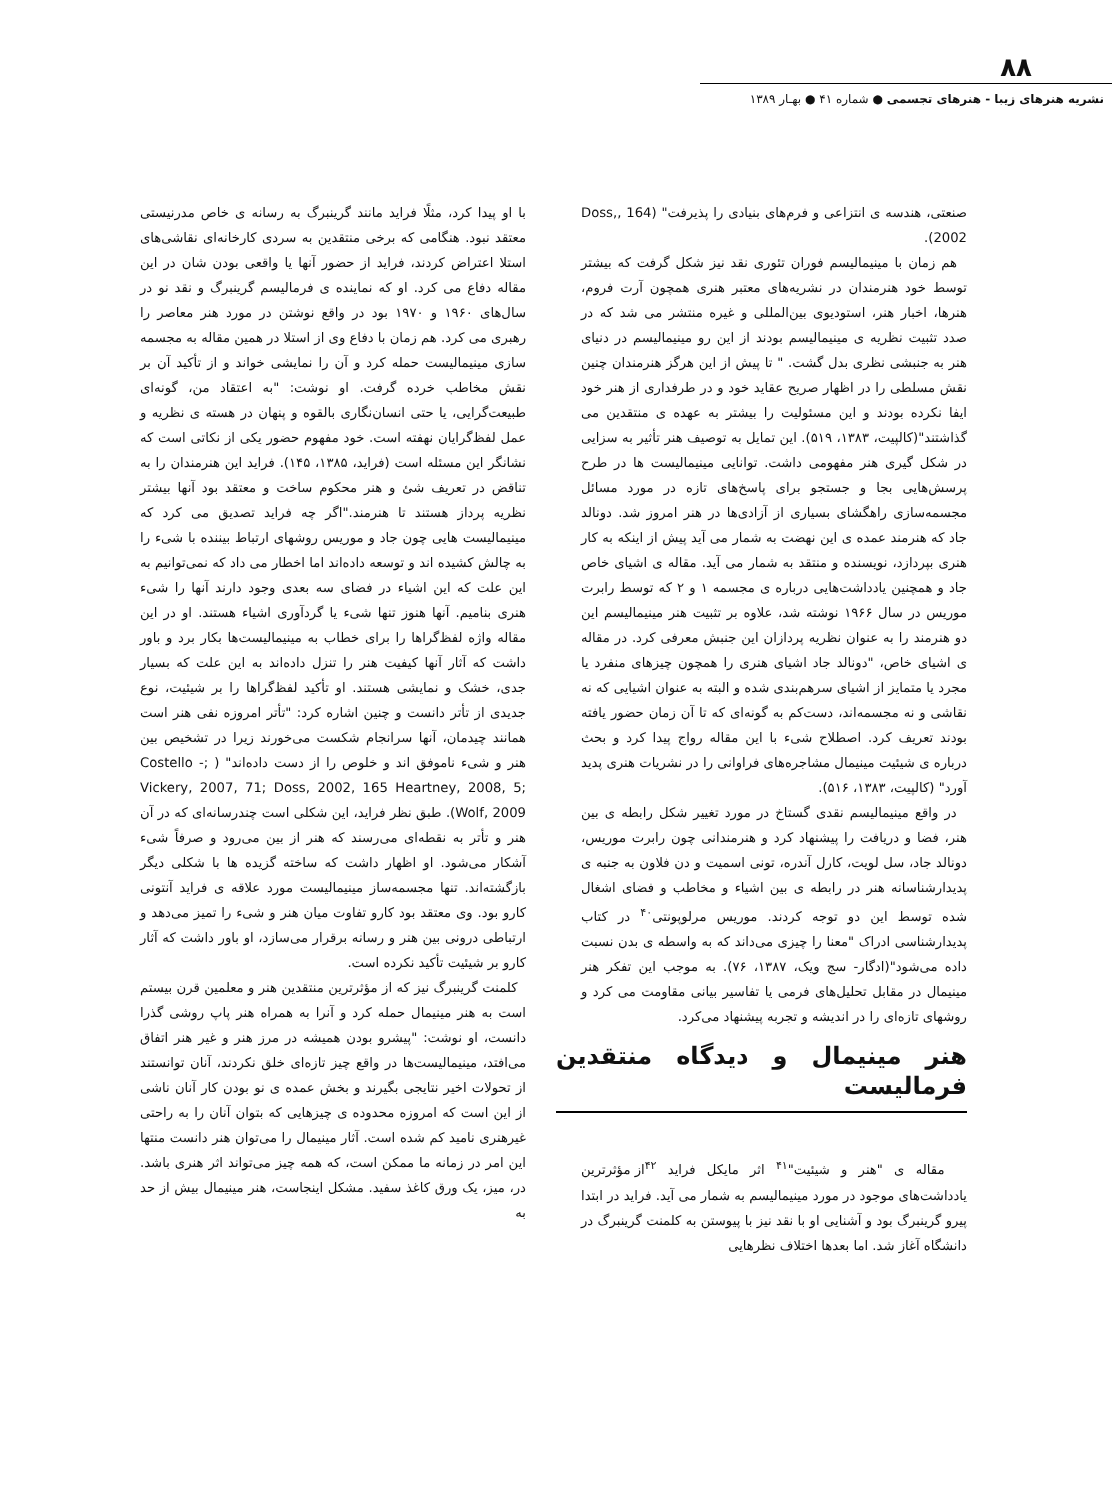۸۸
نشریه هنرهای زیبا - هنرهای تجسمی ● شماره ۴۱ ● بهـار ۱۳۸۹
صنعتی، هندسه ی انتزاعی و فرم‌های بنیادی را پذیرفت" (164 ,Doss, 2002).
هم زمان با مینیمالیسم فوران تئوری نقد نیز شکل گرفت که بیشتر توسط خود هنرمندان در نشریه‌های معتبر هنری همچون آرت فروم، هنرها، اخبار هنر، استودیوی بین‌المللی و غیره منتشر می شد که در صدد تثبیت نظریه ی مینیمالیسم بودند از این رو مینیمالیسم در دنیای هنر به جنبشی نظری بدل گشت. " تا پیش از این هرگز هنرمندان چنین نقش مسلطی را در اظهار صریح عقاید خود و در طرفداری از هنر خود ایفا نکرده بودند و این مسئولیت را بیشتر به عهده ی منتقدین می گذاشتند"(کالپیت، ۱۳۸۳، ۵۱۹). این تمایل به توصیف هنر تأثیر به سزایی در شکل گیری هنر مفهومی داشت. توانایی مینیمالیست ها در طرح پرسش‌هایی بجا و جستجو برای پاسخ‌های تازه در مورد مسائل مجسمه‌سازی راهگشای بسیاری از آزادی‌ها در هنر امروز شد. دونالد جاد که هنرمند عمده ی این نهضت به شمار می آید پیش از اینکه به کار هنری بپردازد، نویسنده و منتقد به شمار می آید. مقاله ی اشیای خاص جاد و همچنین یادداشت‌هایی درباره ی مجسمه ۱ و ۲ که توسط رابرت موریس در سال ۱۹۶۶ نوشته شد، علاوه بر تثبیت هنر مینیمالیسم این دو هنرمند را به عنوان نظریه پردازان این جنبش معرفی کرد. در مقاله ی اشیای خاص، "دونالد جاد اشیای هنری را همچون چیزهای منفرد یا مجرد یا متمایز از اشیای سرهم‌بندی شده و البته به عنوان اشیایی که نه نقاشی و نه مجسمه‌اند، دست‌کم به گونه‌ای که تا آن زمان حضور یافته بودند تعریف کرد. اصطلاح شیء با این مقاله رواج پیدا کرد و بحث درباره ی شیئیت مینیمال مشاجره‌های فراوانی را در نشریات هنری پدید آورد" (کالپیت، ۱۳۸۳، ۵۱۶).
در واقع مینیمالیسم نقدی گستاخ در مورد تغییر شکل رابطه ی بین هنر، فضا و دریافت را پیشنهاد کرد و هنرمندانی چون رابرت موریس، دونالد جاد، سل لویت، کارل آندره، تونی اسمیت و دن فلاون به جنبه ی پدیدارشناسانه هنر در رابطه ی بین اشیاء و مخاطب و فضای اشغال شده توسط این دو توجه کردند. موریس مرلوپونتی<sup>۴۰</sup> در کتاب پدیدارشناسی ادراک "معنا را چیزی می‌داند که به واسطه ی بدن نسبت داده می‌شود"(ادگار- سج ویک، ۱۳۸۷، ۷۶). به موجب این تفکر هنر مینیمال در مقابل تحلیل‌های فرمی یا تفاسیر بیانی مقاومت می کرد و روشهای تازه‌ای را در اندیشه و تجربه پیشنهاد می‌کرد.
هنر مینیمال و دیدگاه منتقدین فرمالیست
مقاله ی "هنر و شیئیت"<sup>۴۱</sup> اثر مایکل فراید <sup>۴۲</sup>از مؤثرترین یادداشت‌های موجود در مورد مینیمالیسم به شمار می آید. فراید در ابتدا پیرو گرینبرگ بود و آشنایی او با نقد نیز با پیوستن به کلمنت گرینبرگ در دانشگاه آغاز شد. اما بعدها اختلاف نظرهایی
با او پیدا کرد، مثلًا فراید مانند گرینبرگ به رسانه ی خاص مدرنیستی معتقد نبود. هنگامی که برخی منتقدین به سردی کارخانه‌ای نقاشی‌های استلا اعتراض کردند، فراید از حضور آنها یا واقعی بودن شان در این مقاله دفاع می کرد. او که نماینده ی فرمالیسم گرینبرگ و نقد نو در سال‌های ۱۹۶۰ و ۱۹۷۰ بود در واقع نوشتن در مورد هنر معاصر را رهبری می کرد. هم زمان با دفاع وی از استلا در همین مقاله به مجسمه سازی مینیمالیست حمله کرد و آن را نمایشی خواند و از تأکید آن بر نقش مخاطب خرده گرفت. او نوشت: "به اعتقاد من، گونه‌ای طبیعت‌گرایی، یا حتی انسان‌نگاری بالقوه و پنهان در هسته ی نظریه و عمل لفظ‌گرایان نهفته است. خود مفهوم حضور یکی از نکاتی است که نشانگر این مسئله است (فراید، ۱۳۸۵، ۱۴۵). فراید این هنرمندان را به تناقض در تعریف شئ و هنر محکوم ساخت و معتقد بود آنها بیشتر نظریه پرداز هستند تا هنرمند."اگر چه فراید تصدیق می کرد که مینیمالیست هایی چون جاد و موریس روشهای ارتباط بیننده با شیء را به چالش کشیده اند و توسعه داده‌اند اما اخطار می داد که نمی‌توانیم به این علت که این اشیاء در فضای سه بعدی وجود دارند آنها را شیء هنری بنامیم. آنها هنوز تنها شیء یا گردآوری اشیاء هستند. او در این مقاله واژه لفظ‌گراها را برای خطاب به مینیمالیست‌ها بکار برد و باور داشت که آثار آنها کیفیت هنر را تنزل داده‌اند به این علت که بسیار جدی، خشک و نمایشی هستند. او تأکید لفظ‌گراها را بر شیئیت، نوع جدیدی از تأتر دانست و چنین اشاره کرد: "تأتر امروزه نفی هنر است همانند چیدمان، آنها سرانجام شکست می‌خورند زیرا در تشخیص بین هنر و شیء ناموفق اند و خلوص را از دست داده‌اند" ( ;Costello - Vickery, 2007, 71; Doss, 2002, 165 Heartney, 2008, 5; Wolf, 2009). طبق نظر فراید، این شکلی است چندرسانه‌ای که در آن هنر و تأتر به نقطه‌ای می‌رسند که هنر از بین می‌رود و صرفاً شیء آشکار می‌شود. او اظهار داشت که ساخته گزیده ها با شکلی دیگر بازگشته‌اند. تنها مجسمه‌ساز مینیمالیست مورد علاقه ی فراید آنتونی کارو بود. وی معتقد بود کارو تفاوت میان هنر و شیء را تمیز می‌دهد و ارتباطی درونی بین هنر و رسانه برقرار می‌سازد، او باور داشت که آثار کارو بر شیئیت تأکید نکرده است.
کلمنت گرینبرگ نیز که از مؤثرترین منتقدین هنر و معلمین قرن بیستم است به هنر مینیمال حمله کرد و آنرا به همراه هنر پاپ روشی گذرا دانست، او نوشت: "پیشرو بودن همیشه در مرز هنر و غیر هنر اتفاق می‌افتد، مینیمالیست‌ها در واقع چیز تازه‌ای خلق نکردند، آنان توانستند از تحولات اخیر نتایجی بگیرند و بخش عمده ی نو بودن کار آنان ناشی از این است که امروزه محدوده ی چیزهایی که بتوان آنان را به راحتی غیرهنری نامید کم شده است. آثار مینیمال را می‌توان هنر دانست منتها این امر در زمانه ما ممکن است، که همه چیز می‌تواند اثر هنری باشد. در، میز، یک ورق کاغذ سفید. مشکل اینجاست، هنر مینیمال بیش از حد به